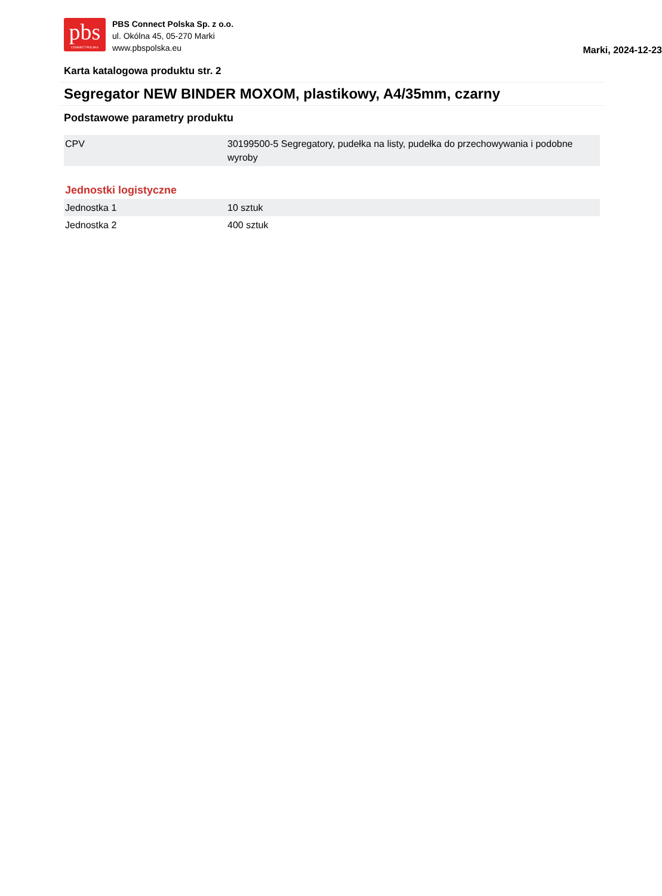pbs
CONNECT POLSKA
PBS Connect Polska Sp. z o.o.
ul. Okólna 45, 05-270 Marki
www.pbspolska.eu
Marki, 2024-12-23
Karta katalogowa produktu str. 2
Segregator NEW BINDER MOXOM, plastikowy, A4/35mm, czarny
Podstawowe parametry produktu
| CPV | 30199500-5 Segregatory, pudełka na listy, pudełka do przechowywania i podobne wyroby |
Jednostki logistyczne
| Jednostka 1 | 10 sztuk |
| Jednostka 2 | 400 sztuk |